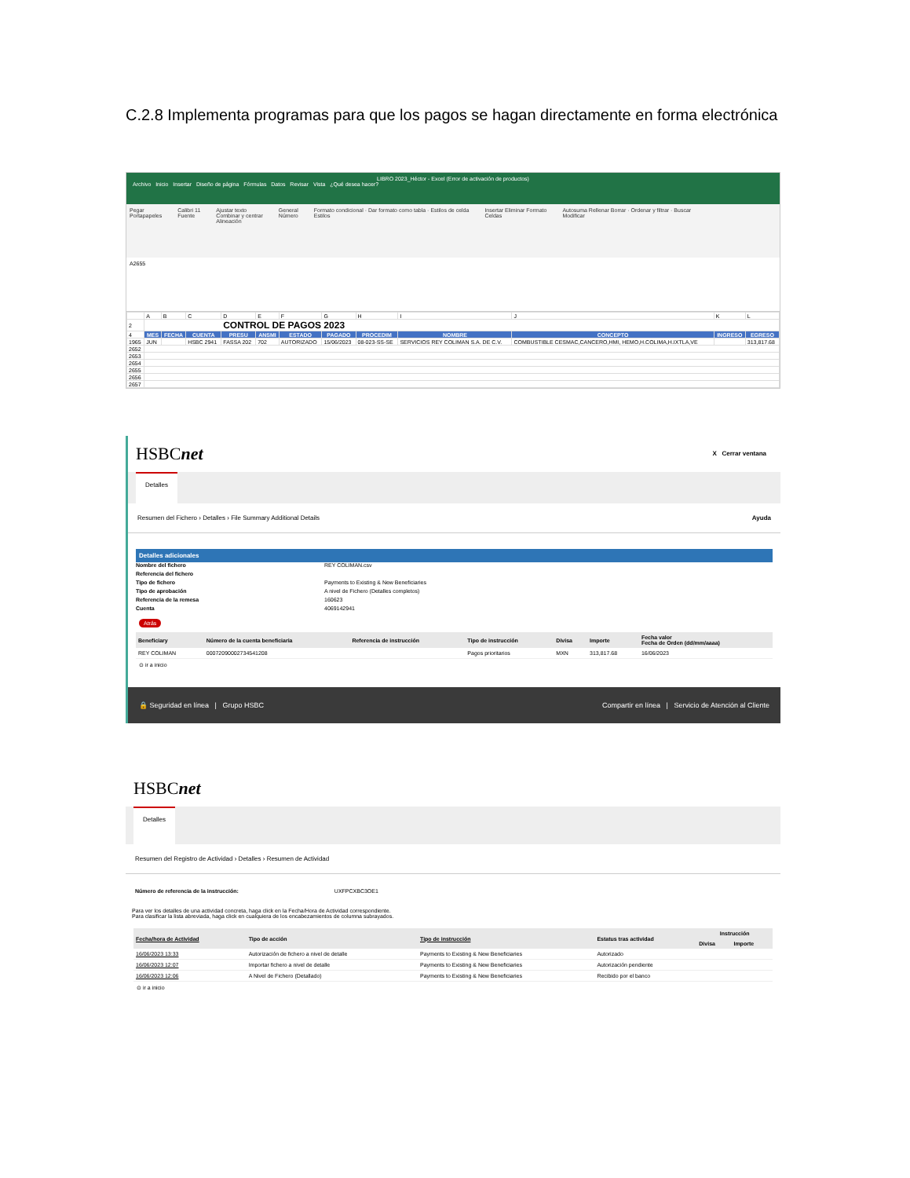C.2.8 Implementa programas para que los pagos se hagan directamente en forma electrónica
LIBRO 2023_Héctor - Excel (Error de activación de productos)
Archivo Inicio Insertar Diseño de página Fórmulas Datos Revisar Vista ¿Qué desea hacer?
Pegar
Portapapeles Calibri 11
Fuente Ajustar texto
Combinar y centrar
Alineación General
Número Formato condicional · Dar formato como tabla · Estilos de celda
Estilos Insertar Eliminar Formato
Celdas Autosuma Rellenar Borrar · Ordenar y filtrar · Buscar
Modificar
A2655
| | A | B | C | D | E | F | G | H | I | J | K | L |
| 2 | CONTROL DE PAGOS 2023 | | | | | | | | | | | |
| 4 | MES | FECHA | CUENTA | PRESU | ANSMI | ESTADO | PAGADO | PROCEDIM | NOMBRE | CONCEPTO | INGRESO | EGRESO |
| 1965 | JUN | | HSBC 2941 | FASSA 202 | 702 | AUTORIZADO | 15/06/2023 | 08-023-SS-SE | SERVICIOS REY COLIMAN S.A. DE C.V. | COMBUSTIBLE CESMAC,CANCERO,HMI, HEMO,H.COLIMA,H.IXTLA,VE | | 313,817.68 |
| 2652 | | | | | | | | | | | | |
| 2653 | | | | | | | | | | | | |
| 2654 | | | | | | | | | | | | |
| 2655 | | | | | | | | | | | | |
| 2656 | | | | | | | | | | | | |
| 2657 | | | | | | | | | | | | |
HSBCnet
X Cerrar ventana
Detalles
Resumen del Fichero › Detalles › File Summary Additional Details Ayuda
Detalles adicionales
Nombre del fichero REY COLIMAN.csv
Referencia del fichero
Tipo de fichero Payments to Existing & New Beneficiaries
Tipo de aprobación A nivel de Fichero (Detalles completos)
Referencia de la remesa 160623
Cuenta 4069142941
Atrás
| Beneficiary | Número de la cuenta beneficiaria | Referencia de instrucción | Tipo de instrucción | Divisa | Importe | Fecha valor Fecha de Orden (dd/mm/aaaa) |
| --- | --- | --- | --- | --- | --- | --- |
| REY COLIMAN | 000720900027345412​08 | | Pagos prioritarios | MXN | 313,817.68 | 16/06/2023 |
⊙ ir a inicio
🔒 Seguridad en línea | Grupo HSBC Compartir en línea | Servicio de Atención al Cliente
HSBCnet
Detalles
Resumen del Registro de Actividad › Detalles › Resumen de Actividad
Número de referencia de la instrucción: UXFPCXBC3OE1
Para ver los detalles de una actividad concreta, haga click en la Fecha/Hora de Actividad correspondiente.
Para clasificar la lista abreviada, haga click en cualquiera de los encabezamientos de columna subrayados.
| Fecha/hora de Actividad | Tipo de acción | Tipo de instrucción | Estatus tras actividad | Instrucción | |
| --- | --- | --- | --- | --- | --- |
| | | | | Divisa | Importe |
| 16/06/2023 13:33 | Autorización de fichero a nivel de detalle | Payments to Existing & New Beneficiaries | Autorizado | | |
| 16/06/2023 12:07 | Importar fichero a nivel de detalle | Payments to Existing & New Beneficiaries | Autorización pendiente | | |
| 16/06/2023 12:06 | A Nivel de Fichero (Detallado) | Payments to Existing & New Beneficiaries | Recibido por el banco | | |
⊙ ir a inicio